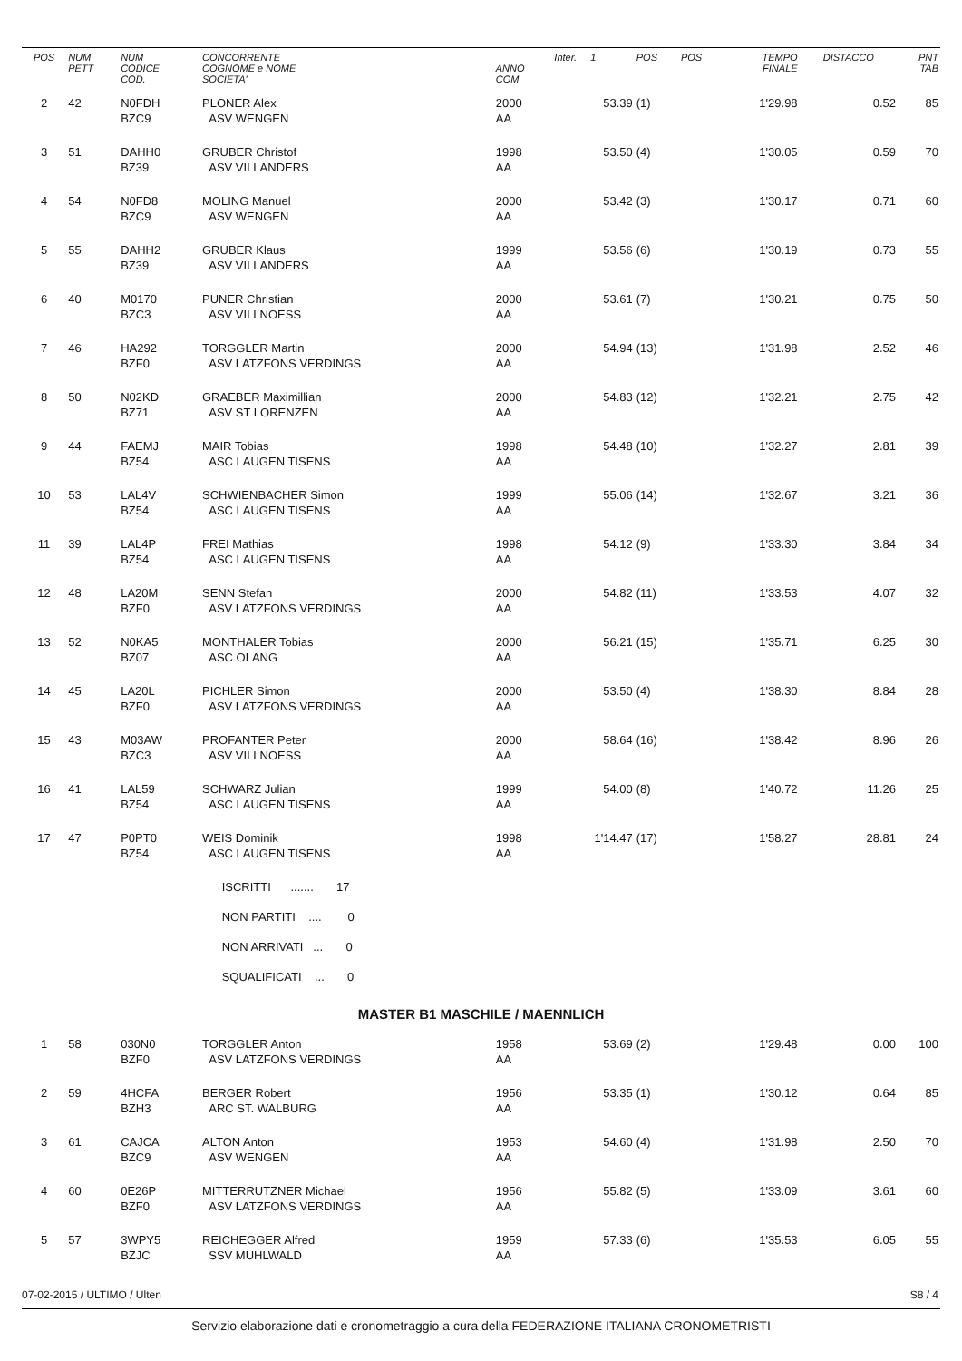| POS | NUM PETT | NUM CODICE COD. | CONCORRENTE COGNOME e NOME SOCIETA' | ANNO COM | Inter. 1 | POS | POS | TEMPO FINALE | DISTACCO | PNT TAB |
| --- | --- | --- | --- | --- | --- | --- | --- | --- | --- | --- |
| 2 | 42 | N0FDH BZC9 | PLONER Alex ASV WENGEN | 2000 AA | 53.39 | (1) | | 1'29.98 | 0.52 | 85 |
| 3 | 51 | DAHH0 BZ39 | GRUBER Christof ASV VILLANDERS | 1998 AA | 53.50 | (4) | | 1'30.05 | 0.59 | 70 |
| 4 | 54 | N0FD8 BZC9 | MOLING Manuel ASV WENGEN | 2000 AA | 53.42 | (3) | | 1'30.17 | 0.71 | 60 |
| 5 | 55 | DAHH2 BZ39 | GRUBER Klaus ASV VILLANDERS | 1999 AA | 53.56 | (6) | | 1'30.19 | 0.73 | 55 |
| 6 | 40 | M0170 BZC3 | PUNER Christian ASV VILLNOESS | 2000 AA | 53.61 | (7) | | 1'30.21 | 0.75 | 50 |
| 7 | 46 | HA292 BZF0 | TORGGLER Martin ASV LATZFONS VERDINGS | 2000 AA | 54.94 | (13) | | 1'31.98 | 2.52 | 46 |
| 8 | 50 | N02KD BZ71 | GRAEBER Maximillian ASV ST LORENZEN | 2000 AA | 54.83 | (12) | | 1'32.21 | 2.75 | 42 |
| 9 | 44 | FAEMJ BZ54 | MAIR Tobias ASC LAUGEN TISENS | 1998 AA | 54.48 | (10) | | 1'32.27 | 2.81 | 39 |
| 10 | 53 | LAL4V BZ54 | SCHWIENBACHER Simon ASC LAUGEN TISENS | 1999 AA | 55.06 | (14) | | 1'32.67 | 3.21 | 36 |
| 11 | 39 | LAL4P BZ54 | FREI Mathias ASC LAUGEN TISENS | 1998 AA | 54.12 | (9) | | 1'33.30 | 3.84 | 34 |
| 12 | 48 | LA20M BZF0 | SENN Stefan ASV LATZFONS VERDINGS | 2000 AA | 54.82 | (11) | | 1'33.53 | 4.07 | 32 |
| 13 | 52 | N0KA5 BZ07 | MONTHALER Tobias ASC OLANG | 2000 AA | 56.21 | (15) | | 1'35.71 | 6.25 | 30 |
| 14 | 45 | LA20L BZF0 | PICHLER Simon ASV LATZFONS VERDINGS | 2000 AA | 53.50 | (4) | | 1'38.30 | 8.84 | 28 |
| 15 | 43 | M03AW BZC3 | PROFANTER Peter ASV VILLNOESS | 2000 AA | 58.64 | (16) | | 1'38.42 | 8.96 | 26 |
| 16 | 41 | LAL59 BZ54 | SCHWARZ Julian ASC LAUGEN TISENS | 1999 AA | 54.00 | (8) | | 1'40.72 | 11.26 | 25 |
| 17 | 47 | P0PT0 BZ54 | WEIS Dominik ASC LAUGEN TISENS | 1998 AA | 1'14.47 | (17) | | 1'58.27 | 28.81 | 24 |
| | | | ISCRITTI ....... 17 | | | | | | | |
| | | | NON PARTITI .... 0 | | | | | | | |
| | | | NON ARRIVATI ... 0 | | | | | | | |
| | | | SQUALIFICATI ... 0 | | | | | | | |
| MASTER B1 MASCHILE / MAENNLICH | | | | | | | | | | |
| 1 | 58 | 030N0 BZF0 | TORGGLER Anton ASV LATZFONS VERDINGS | 1958 AA | 53.69 | (2) | | 1'29.48 | 0.00 | 100 |
| 2 | 59 | 4HCFA BZH3 | BERGER Robert ARC ST. WALBURG | 1956 AA | 53.35 | (1) | | 1'30.12 | 0.64 | 85 |
| 3 | 61 | CAJCA BZC9 | ALTON Anton ASV WENGEN | 1953 AA | 54.60 | (4) | | 1'31.98 | 2.50 | 70 |
| 4 | 60 | 0E26P BZF0 | MITTERRUTZNER Michael ASV LATZFONS VERDINGS | 1956 AA | 55.82 | (5) | | 1'33.09 | 3.61 | 60 |
| 5 | 57 | 3WPY5 BZJC | REICHEGGER Alfred SSV MUHLWALD | 1959 AA | 57.33 | (6) | | 1'35.53 | 6.05 | 55 |
07-02-2015 / ULTIMO / Ulten S8 / 4
Servizio elaborazione dati e cronometraggio a cura della FEDERAZIONE ITALIANA CRONOMETRISTI